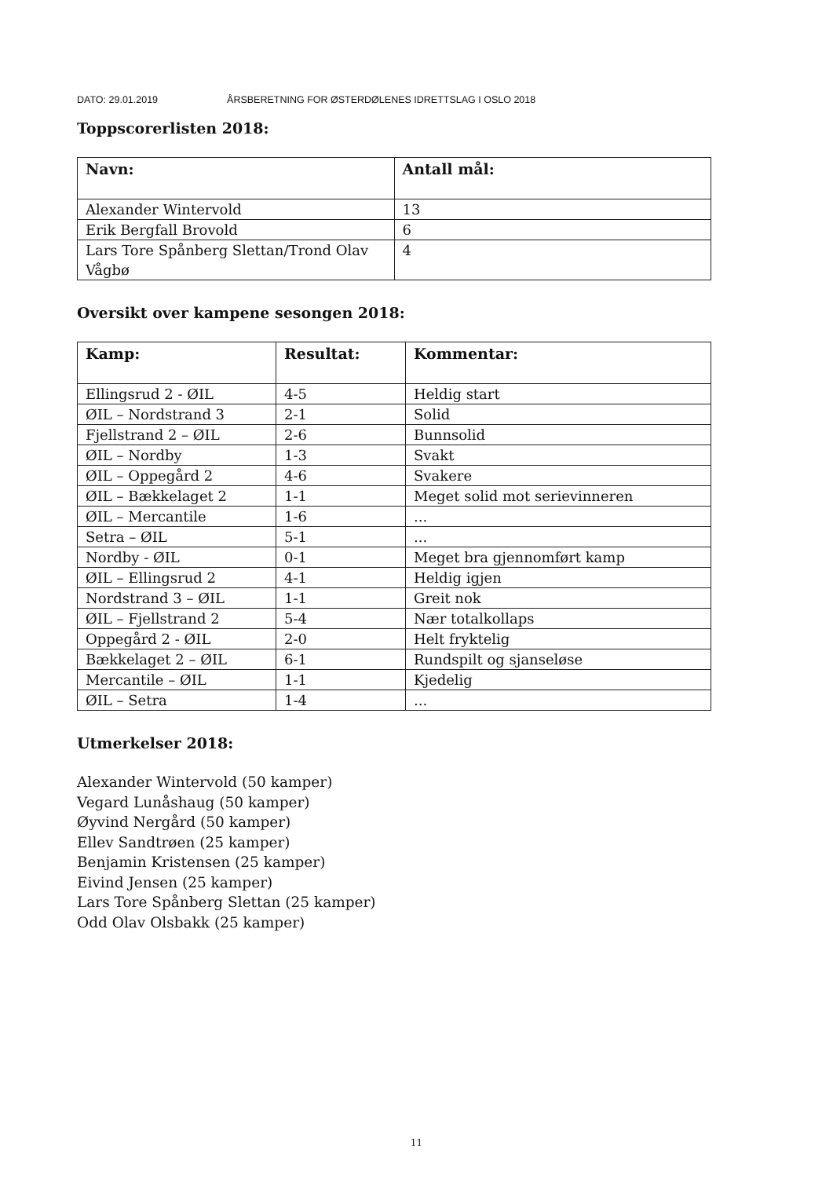DATO: 29.01.2019 ÅRSBERETNING FOR ØSTERDØLENES IDRETTSLAG I OSLO 2018
Toppscorerlisten 2018:
| Navn: | Antall mål: |
| --- | --- |
| Alexander Wintervold | 13 |
| Erik Bergfall Brovold | 6 |
| Lars Tore Spånberg Slettan/Trond Olav Vågbø | 4 |
Oversikt over kampene sesongen 2018:
| Kamp: | Resultat: | Kommentar: |
| --- | --- | --- |
| Ellingsrud 2 - ØIL | 4-5 | Heldig start |
| ØIL – Nordstrand 3 | 2-1 | Solid |
| Fjellstrand 2 – ØIL | 2-6 | Bunnsolid |
| ØIL – Nordby | 1-3 | Svakt |
| ØIL – Oppegård 2 | 4-6 | Svakere |
| ØIL – Bækkelaget 2 | 1-1 | Meget solid mot serievinneren |
| ØIL – Mercantile | 1-6 | ... |
| Setra – ØIL | 5-1 | ... |
| Nordby - ØIL | 0-1 | Meget bra gjennomført kamp |
| ØIL – Ellingsrud 2 | 4-1 | Heldig igjen |
| Nordstrand 3 – ØIL | 1-1 | Greit nok |
| ØIL – Fjellstrand 2 | 5-4 | Nær totalkollaps |
| Oppegård 2 - ØIL | 2-0 | Helt fryktelig |
| Bækkelaget 2 – ØIL | 6-1 | Rundspilt og sjanseløse |
| Mercantile – ØIL | 1-1 | Kjedelig |
| ØIL – Setra | 1-4 | ... |
Utmerkelser 2018:
Alexander Wintervold (50 kamper)
Vegard Lunåshaug (50 kamper)
Øyvind Nergård (50 kamper)
Ellev Sandtrøen (25 kamper)
Benjamin Kristensen (25 kamper)
Eivind Jensen (25 kamper)
Lars Tore Spånberg Slettan (25 kamper)
Odd Olav Olsbakk (25 kamper)
11